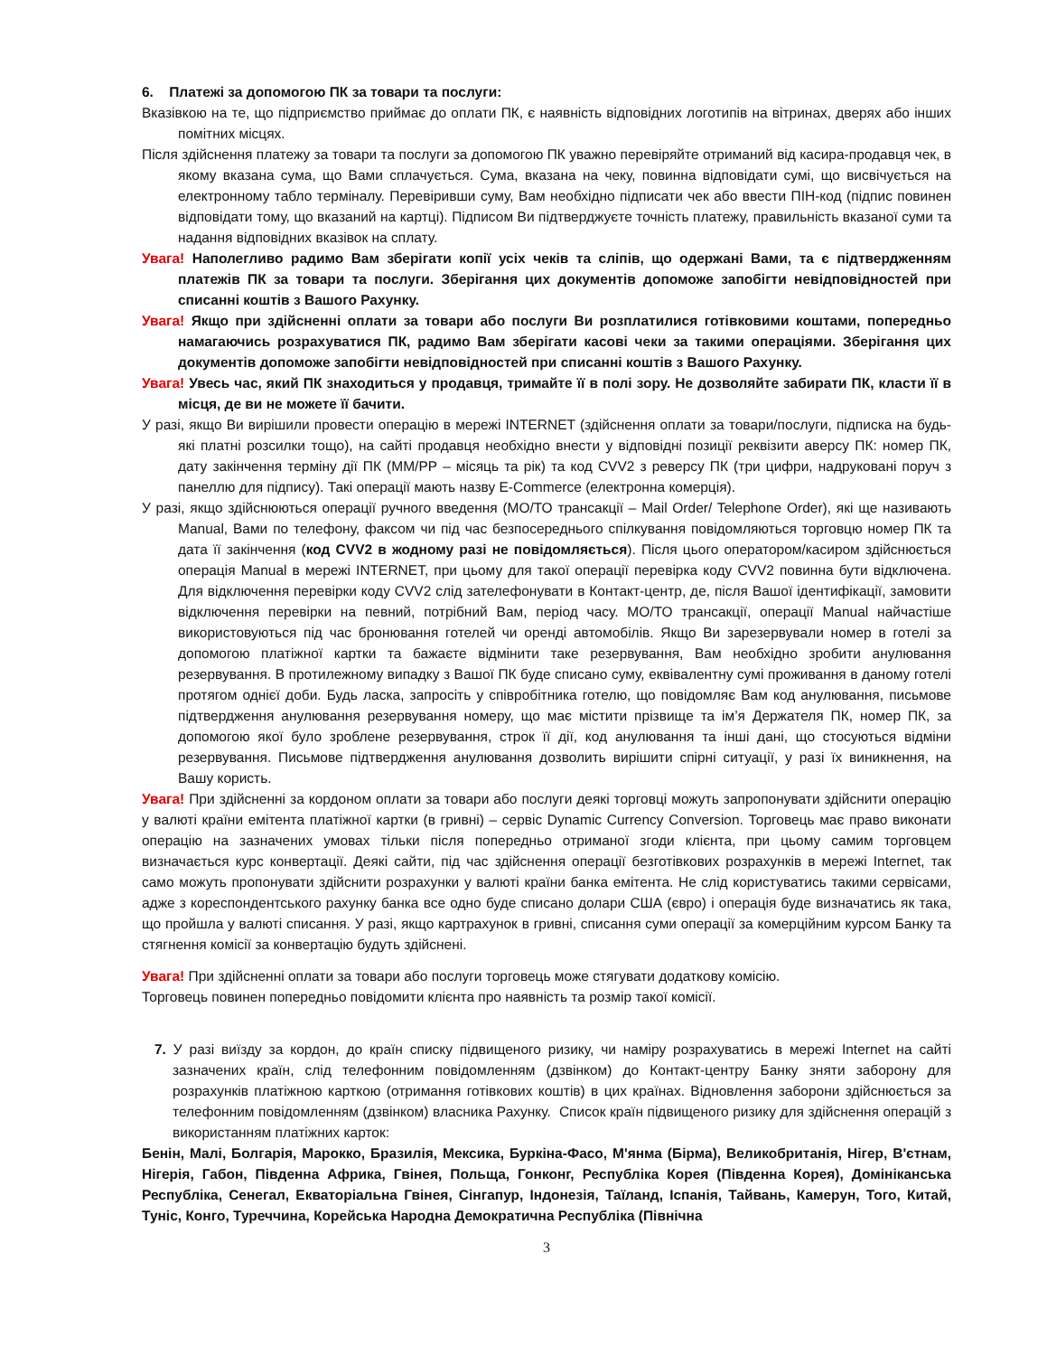6. Платежі за допомогою ПК за товари та послуги:
Вказівкою на те, що підприємство приймає до оплати ПК, є наявність відповідних логотипів на вітринах, дверях або інших помітних місцях.
Після здійснення платежу за товари та послуги за допомогою ПК уважно перевіряйте отриманий від касира-продавця чек, в якому вказана сума, що Вами сплачується. Сума, вказана на чеку, повинна відповідати сумі, що висвічується на електронному табло терміналу. Перевіривши суму, Вам необхідно підписати чек або ввести ПІН-код (підпис повинен відповідати тому, що вказаний на картці). Підписом Ви підтверджуєте точність платежу, правильність вказаної суми та надання відповідних вказівок на сплату.
Увага! Наполегливо радимо Вам зберігати копії усіх чеків та сліпів, що одержані Вами, та є підтвердженням платежів ПК за товари та послуги. Зберігання цих документів допоможе запобігти невідповідностей при списанні коштів з Вашого Рахунку.
Увага! Якщо при здійсненні оплати за товари або послуги Ви розплатилися готівковими коштами, попередньо намагаючись розрахуватися ПК, радимо Вам зберігати касові чеки за такими операціями. Зберігання цих документів допоможе запобігти невідповідностей при списанні коштів з Вашого Рахунку.
Увага! Увесь час, який ПК знаходиться у продавця, тримайте її в полі зору. Не дозволяйте забирати ПК, класти її в місця, де ви не можете її бачити.
У разі, якщо Ви вирішили провести операцію в мережі INTERNET (здійснення оплати за товари/послуги, підписка на будь-які платні розсилки тощо), на сайті продавця необхідно внести у відповідні позиції реквізити аверсу ПК: номер ПК, дату закінчення терміну дії ПК (ММ/РР – місяць та рік) та код CVV2 з реверсу ПК (три цифри, надруковані поруч з панеллю для підпису). Такі операції мають назву E-Commerce (електронна комерція).
У разі, якщо здійснюються операції ручного введення (МО/ТО трансакції – Mail Order/ Telephone Order), які ще називають Manual, Вами по телефону, факсом чи під час безпосереднього спілкування повідомляються торговцю номер ПК та дата її закінчення (код CVV2 в жодному разі не повідомляється). Після цього оператором/касиром здійснюється операція Manual в мережі INTERNET, при цьому для такої операції перевірка коду CVV2 повинна бути відключена. Для відключення перевірки коду CVV2 слід зателефонувати в Контакт-центр, де, після Вашої ідентифікації, замовити відключення перевірки на певний, потрібний Вам, період часу. МО/ТО трансакції, операції Manual найчастіше використовуються під час бронювання готелей чи оренді автомобілів. Якщо Ви зарезервували номер в готелі за допомогою платіжної картки та бажаєте відмінити таке резервування, Вам необхідно зробити анулювання резервування. В протилежному випадку з Вашої ПК буде списано суму, еквівалентну сумі проживання в даному готелі протягом однієї доби. Будь ласка, запросіть у співробітника готелю, що повідомляє Вам код анулювання, письмове підтвердження анулювання резервування номеру, що має містити прізвище та ім’я Держателя ПК, номер ПК, за допомогою якої було зроблене резервування, строк її дії, код анулювання та інші дані, що стосуються відміни резервування. Письмове підтвердження анулювання дозволить вирішити спірні ситуації, у разі їх виникнення, на Вашу користь.
Увага! При здійсненні за кордоном оплати за товари або послуги деякі торговці можуть запропонувати здійснити операцію у валюті країни емітента платіжної картки (в гривні) – сервіс Dynamic Currency Conversion. Торговець має право виконати операцію на зазначених умовах тільки після попередньо отриманої згоди клієнта, при цьому самим торговцем визначається курс конвертації. Деякі сайти, під час здійснення операції безготівкових розрахунків в мережі Internet, так само можуть пропонувати здійснити розрахунки у валюті країни банка емітента. Не слід користуватись такими сервісами, адже з кореспондентського рахунку банка все одно буде списано долари США (євро) і операція буде визначатись як така, що пройшла у валюті списання. У разі, якщо картрахунок в гривні, списання суми операції за комерційним курсом Банку та стягнення комісії за конвертацію будуть здійснені.
Увага! При здійсненні оплати за товари або послуги торговець може стягувати додаткову комісію.
Торговець повинен попередньо повідомити клієнта про наявність та розмір такої комісії.
7. У разі виїзду за кордон, до країн списку підвищеного ризику, чи наміру розрахуватись в мережі Internet на сайті зазначених країн, слід телефонним повідомленням (дзвінком) до Контакт-центру Банку зняти заборону для розрахунків платіжною карткою (отримання готівкових коштів) в цих країнах. Відновлення заборони здійснюється за телефонним повідомленням (дзвінком) власника Рахунку. Список країн підвищеного ризику для здійснення операцій з використанням платіжних карток:
Бенін, Малі, Болгарія, Марокко, Бразилія, Мексика, Буркіна-Фасо, М'янма (Бірма), Великобританія, Нігер, В'єтнам, Нігерія, Габон, Південна Африка, Гвінея, Польща, Гонконг, Республіка Корея (Південна Корея), Домініканська Республіка, Сенегал, Екваторіальна Гвінея, Сінгапур, Індонезія, Таїланд, Іспанія, Тайвань, Камерун, Того, Китай, Туніс, Конго, Туреччина, Корейська Народна Демократична Республіка (Північна
3